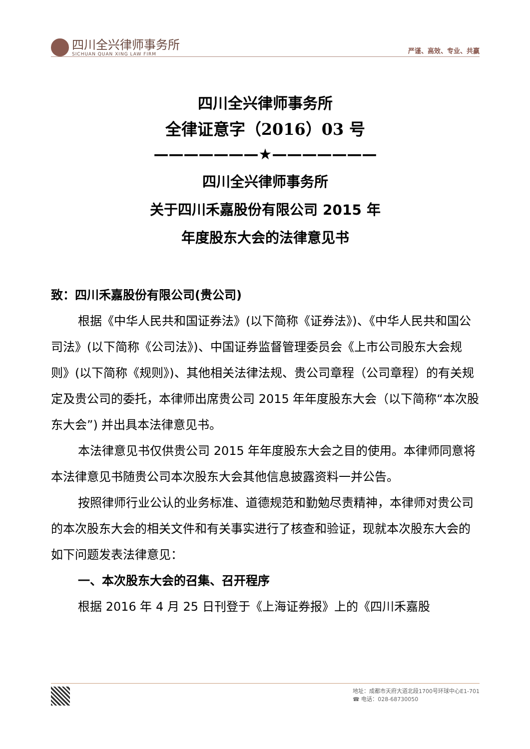四川全兴律师事务所
SICHUAN QUAN XING LAW FIRM
严谨、高效、专业、共赢
四川全兴律师事务所
全律证意字（2016）03 号
———————★———————
四川全兴律师事务所
关于四川禾嘉股份有限公司 2015 年
年度股东大会的法律意见书
致：四川禾嘉股份有限公司(贵公司)
根据《中华人民共和国证券法》(以下简称《证券法》)、《中华人民共和国公司法》(以下简称《公司法》)、中国证券监督管理委员会《上市公司股东大会规则》(以下简称《规则》)、其他相关法律法规、贵公司章程（公司章程）的有关规定及贵公司的委托，本律师出席贵公司 2015 年年度股东大会（以下简称“本次股东大会”) 并出具本法律意见书。
本法律意见书仅供贵公司 2015 年年度股东大会之目的使用。本律师同意将本法律意见书随贵公司本次股东大会其他信息披露资料一并公告。
按照律师行业公认的业务标准、道德规范和勤勉尽责精神，本律师对贵公司的本次股东大会的相关文件和有关事实进行了核查和验证，现就本次股东大会的如下问题发表法律意见：
一、本次股东大会的召集、召开程序
根据 2016 年 4 月 25 日刊登于《上海证券报》上的《四川禾嘉股
地址：成都市天府大道北段1700号环球中心E1-701
☎ 电话：028-68730050